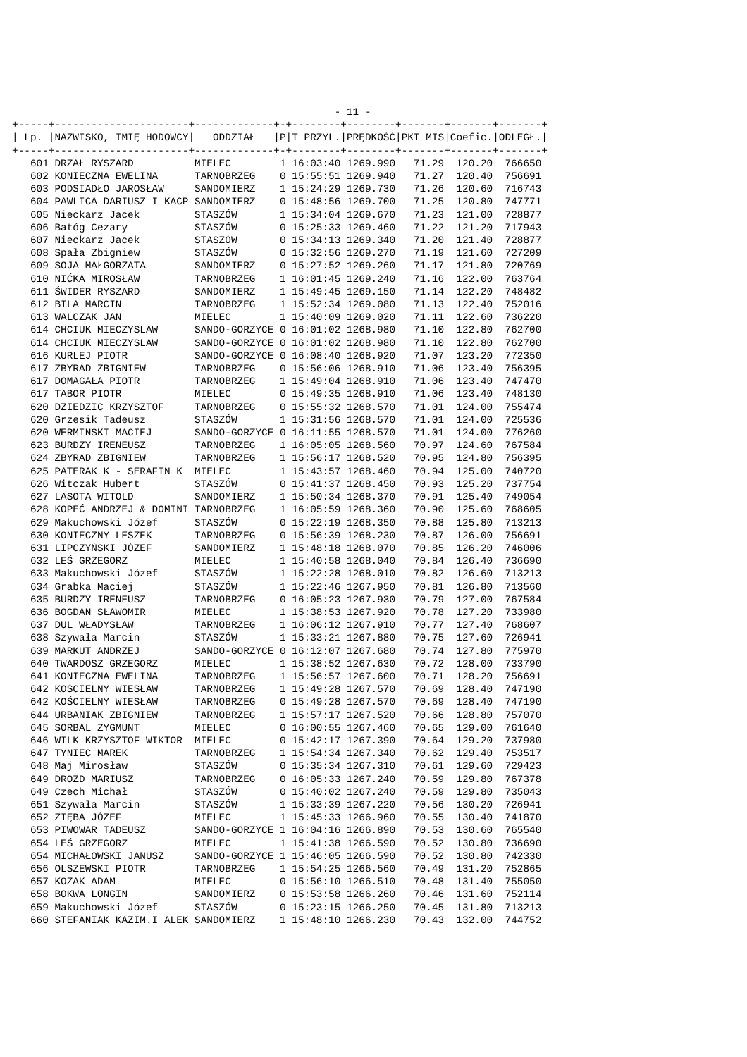- 11 -
+-----+----------------------+-------------+-+--------+--------+-------+-------+-------+
| Lp. |NAZWISKO, IMIĘ HODOWCY|   ODDZIAŁ   |P|T PRZYL.|PRĘDKOŚĆ|PKT MIS|Coefic.|ODLEGŁ.|
+-----+----------------------+-------------+-+--------+--------+-------+-------+-------+
   601 DRZAŁ RYSZARD          MIELEC        1 16:03:40 1269.990   71.29  120.20  766650
   602 KONIECZNA EWELINA      TARNOBRZEG    0 15:55:51 1269.940   71.27  120.40  756691
   603 PODSIADŁO JAROSŁAW     SANDOMIERZ    1 15:24:29 1269.730   71.26  120.60  716743
   604 PAWLICA DARIUSZ I KACP SANDOMIERZ    0 15:48:56 1269.700   71.25  120.80  747771
   605 Nieckarz Jacek         STASZÓW       1 15:34:04 1269.670   71.23  121.00  728877
   606 Batóg Cezary           STASZÓW       0 15:25:33 1269.460   71.22  121.20  717943
   607 Nieckarz Jacek         STASZÓW       0 15:34:13 1269.340   71.20  121.40  728877
   608 Spała Zbigniew         STASZÓW       0 15:32:56 1269.270   71.19  121.60  727209
   609 SOJA MAŁGORZATA        SANDOMIERZ    0 15:27:52 1269.260   71.17  121.80  720769
   610 NIĆKA MIROSŁAW         TARNOBRZEG    1 16:01:45 1269.240   71.16  122.00  763764
   611 ŚWIDER RYSZARD         SANDOMIERZ    1 15:49:45 1269.150   71.14  122.20  748482
   612 BILA MARCIN            TARNOBRZEG    1 15:52:34 1269.080   71.13  122.40  752016
   613 WALCZAK JAN            MIELEC        1 15:40:09 1269.020   71.11  122.60  736220
   614 CHCIUK MIECZYSLAW      SANDO-GORZYCE 0 16:01:02 1268.980   71.10  122.80  762700
   614 CHCIUK MIECZYSLAW      SANDO-GORZYCE 0 16:01:02 1268.980   71.10  122.80  762700
   616 KURLEJ PIOTR           SANDO-GORZYCE 0 16:08:40 1268.920   71.07  123.20  772350
   617 ZBYRAD ZBIGNIEW        TARNOBRZEG    0 15:56:06 1268.910   71.06  123.40  756395
   617 DOMAGAŁA PIOTR         TARNOBRZEG    1 15:49:04 1268.910   71.06  123.40  747470
   617 TABOR PIOTR            MIELEC        0 15:49:35 1268.910   71.06  123.40  748130
   620 DZIEDZIC KRZYSZTOF     TARNOBRZEG    0 15:55:32 1268.570   71.01  124.00  755474
   620 Grzesik Tadeusz        STASZÓW       1 15:31:56 1268.570   71.01  124.00  725536
   620 WERMINSKI MACIEJ       SANDO-GORZYCE 0 16:11:55 1268.570   71.01  124.00  776260
   623 BURDZY IRENEUSZ        TARNOBRZEG    1 16:05:05 1268.560   70.97  124.60  767584
   624 ZBYRAD ZBIGNIEW        TARNOBRZEG    1 15:56:17 1268.520   70.95  124.80  756395
   625 PATERAK K - SERAFIN K  MIELEC        1 15:43:57 1268.460   70.94  125.00  740720
   626 Witczak Hubert         STASZÓW       0 15:41:37 1268.450   70.93  125.20  737754
   627 LASOTA WITOLD          SANDOMIERZ    1 15:50:34 1268.370   70.91  125.40  749054
   628 KOPEĆ ANDRZEJ & DOMINI TARNOBRZEG    1 16:05:59 1268.360   70.90  125.60  768605
   629 Makuchowski Józef      STASZÓW       0 15:22:19 1268.350   70.88  125.80  713213
   630 KONIECZNY LESZEK       TARNOBRZEG    0 15:56:39 1268.230   70.87  126.00  756691
   631 LIPCZYŃSKI JÓZEF       SANDOMIERZ    1 15:48:18 1268.070   70.85  126.20  746006
   632 LEŚ GRZEGORZ           MIELEC        1 15:40:58 1268.040   70.84  126.40  736690
   633 Makuchowski Józef      STASZÓW       1 15:22:28 1268.010   70.82  126.60  713213
   634 Grabka Maciej          STASZÓW       1 15:22:46 1267.950   70.81  126.80  713560
   635 BURDZY IRENEUSZ        TARNOBRZEG    0 16:05:23 1267.930   70.79  127.00  767584
   636 BOGDAN SŁAWOMIR        MIELEC        1 15:38:53 1267.920   70.78  127.20  733980
   637 DUL WŁADYSŁAW          TARNOBRZEG    1 16:06:12 1267.910   70.77  127.40  768607
   638 Szywała Marcin         STASZÓW       1 15:33:21 1267.880   70.75  127.60  726941
   639 MARKUT ANDRZEJ         SANDO-GORZYCE 0 16:12:07 1267.680   70.74  127.80  775970
   640 TWARDOSZ GRZEGORZ      MIELEC        1 15:38:52 1267.630   70.72  128.00  733790
   641 KONIECZNA EWELINA      TARNOBRZEG    1 15:56:57 1267.600   70.71  128.20  756691
   642 KOŚCIELNY WIESŁAW      TARNOBRZEG    1 15:49:28 1267.570   70.69  128.40  747190
   642 KOŚCIELNY WIESŁAW      TARNOBRZEG    0 15:49:28 1267.570   70.69  128.40  747190
   644 URBANIAK ZBIGNIEW      TARNOBRZEG    1 15:57:17 1267.520   70.66  128.80  757070
   645 SORBAL ZYGMUNT         MIELEC        0 16:00:55 1267.460   70.65  129.00  761640
   646 WILK KRZYSZTOF WIKTOR  MIELEC        0 15:42:17 1267.390   70.64  129.20  737980
   647 TYNIEC MAREK           TARNOBRZEG    1 15:54:34 1267.340   70.62  129.40  753517
   648 Maj Mirosław           STASZÓW       0 15:35:34 1267.310   70.61  129.60  729423
   649 DROZD MARIUSZ          TARNOBRZEG    0 16:05:33 1267.240   70.59  129.80  767378
   649 Czech Michał           STASZÓW       0 15:40:02 1267.240   70.59  129.80  735043
   651 Szywała Marcin         STASZÓW       1 15:33:39 1267.220   70.56  130.20  726941
   652 ZIĘBA JÓZEF            MIELEC        1 15:45:33 1266.960   70.55  130.40  741870
   653 PIWOWAR TADEUSZ        SANDO-GORZYCE 1 16:04:16 1266.890   70.53  130.60  765540
   654 LEŚ GRZEGORZ           MIELEC        1 15:41:38 1266.590   70.52  130.80  736690
   654 MICHAŁOWSKI JANUSZ     SANDO-GORZYCE 1 15:46:05 1266.590   70.52  130.80  742330
   656 OLSZEWSKI PIOTR        TARNOBRZEG    1 15:54:25 1266.560   70.49  131.20  752865
   657 KOZAK ADAM             MIELEC        0 15:56:10 1266.510   70.48  131.40  755050
   658 BOKWA LONGIN           SANDOMIERZ    0 15:53:58 1266.260   70.46  131.60  752114
   659 Makuchowski Józef      STASZÓW       0 15:23:15 1266.250   70.45  131.80  713213
   660 STEFANIAK KAZIM.I ALEK SANDOMIERZ    1 15:48:10 1266.230   70.43  132.00  744752